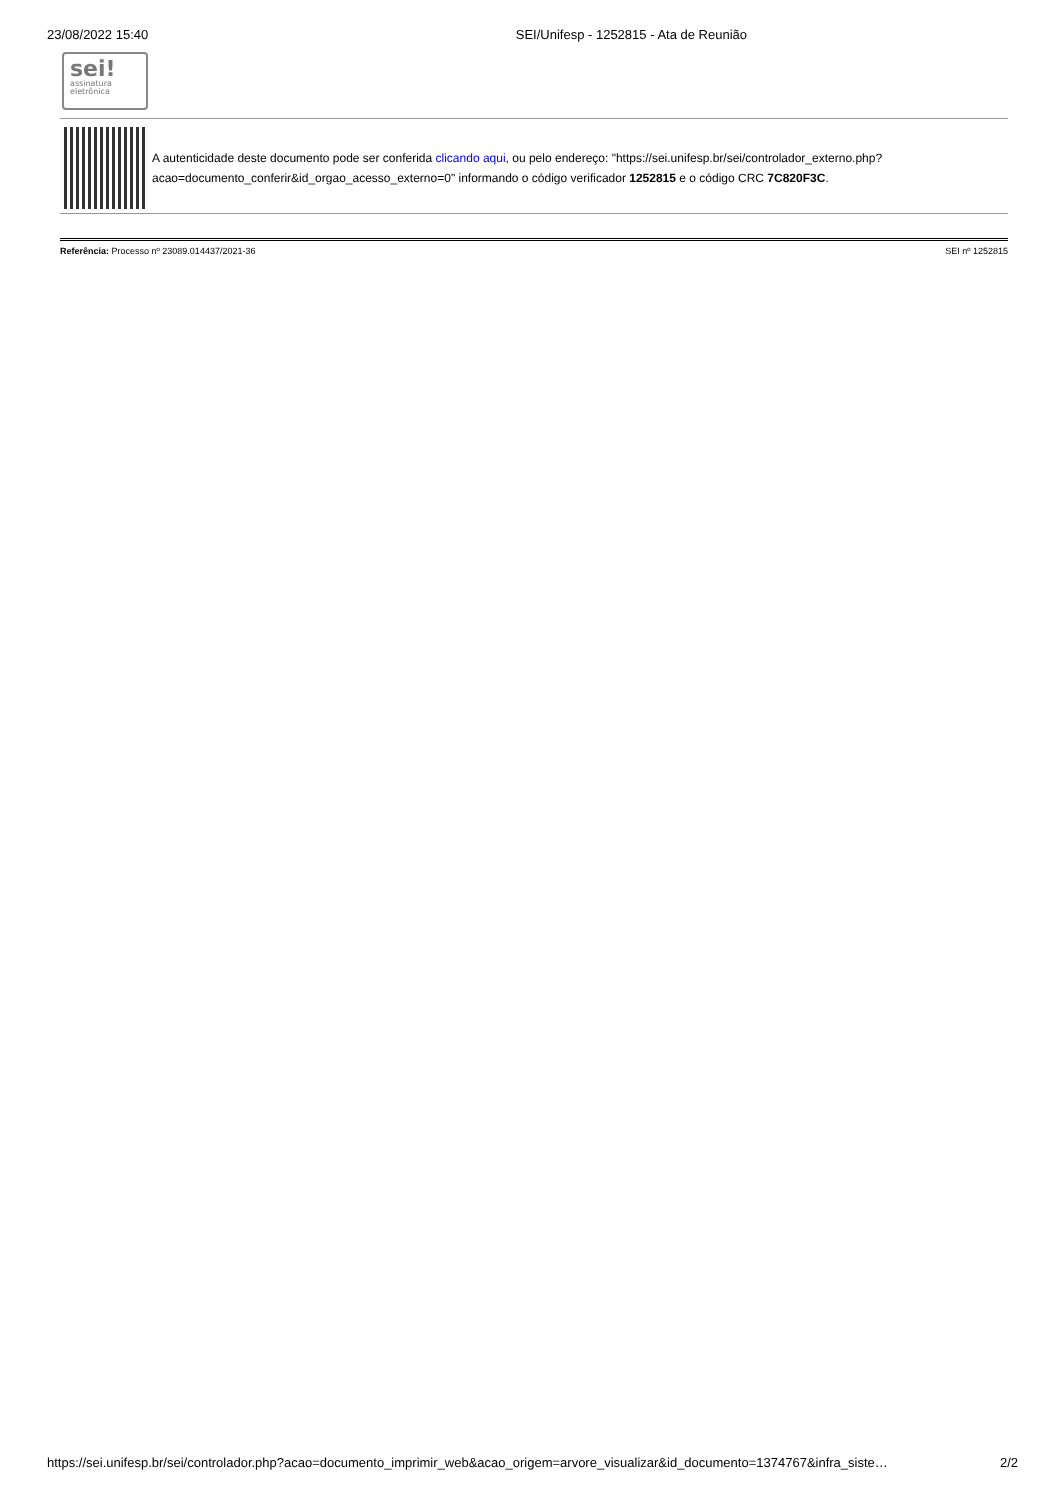23/08/2022 15:40 SEI/Unifesp - 1252815 - Ata de Reunião
sei!
assinatura
eletrônica
A autenticidade deste documento pode ser conferida clicando aqui, ou pelo endereço: "https://sei.unifesp.br/sei/controlador_externo.php?acao=documento_conferir&id_orgao_acesso_externo=0" informando o código verificador 1252815 e o código CRC 7C820F3C.
Referência: Processo nº 23089.014437/2021-36 SEI nº 1252815
https://sei.unifesp.br/sei/controlador.php?acao=documento_imprimir_web&acao_origem=arvore_visualizar&id_documento=1374767&infra_siste… 2/2